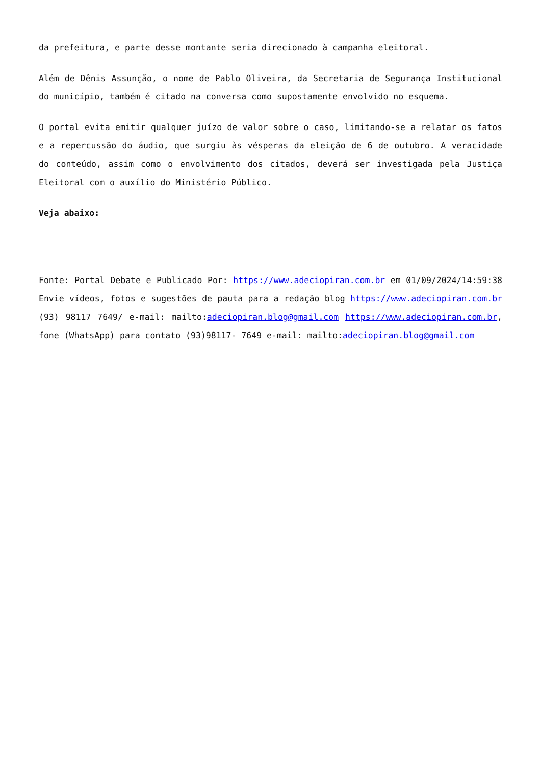da prefeitura, e parte desse montante seria direcionado à campanha eleitoral.
Além de Dênis Assunção, o nome de Pablo Oliveira, da Secretaria de Segurança Institucional do município, também é citado na conversa como supostamente envolvido no esquema.
O portal evita emitir qualquer juízo de valor sobre o caso, limitando-se a relatar os fatos e a repercussão do áudio, que surgiu às vésperas da eleição de 6 de outubro. A veracidade do conteúdo, assim como o envolvimento dos citados, deverá ser investigada pela Justiça Eleitoral com o auxílio do Ministério Público.
Veja abaixo:
Fonte: Portal Debate e Publicado Por: https://www.adeciopiran.com.br em 01/09/2024/14:59:38 Envie vídeos, fotos e sugestões de pauta para a redação blog https://www.adeciopiran.com.br (93) 98117 7649/ e-mail: mailto:adeciopiran.blog@gmail.com https://www.adeciopiran.com.br, fone (WhatsApp) para contato (93)98117- 7649 e-mail: mailto:adeciopiran.blog@gmail.com